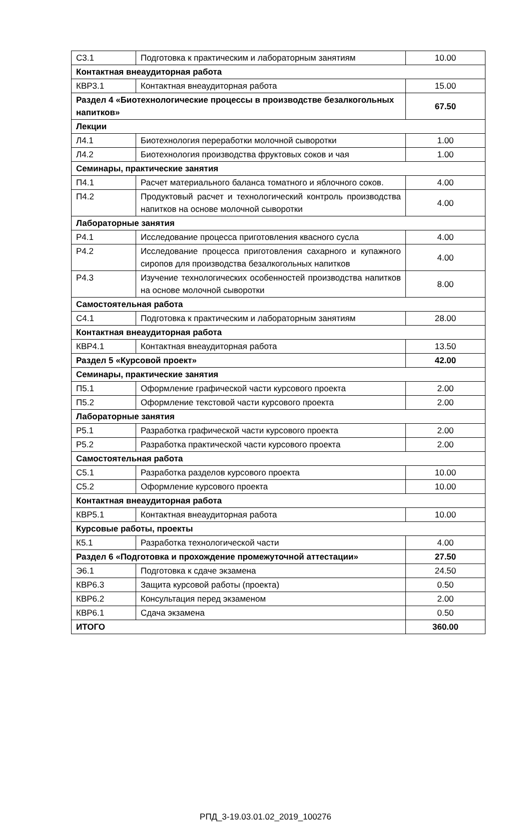| С3.1 | Подготовка к практическим и лабораторным занятиям | 10.00 |
| Контактная внеаудиторная работа | | |
| КВР3.1 | Контактная внеаудиторная работа | 15.00 |
| Раздел 4 «Биотехнологические процессы в производстве безалкогольных напитков» | | 67.50 |
| Лекции | | |
| Л4.1 | Биотехнология переработки молочной сыворотки | 1.00 |
| Л4.2 | Биотехнология производства фруктовых соков и чая | 1.00 |
| Семинары, практические занятия | | |
| П4.1 | Расчет материального баланса томатного и яблочного соков. | 4.00 |
| П4.2 | Продуктовый расчет и технологический контроль производства напитков на основе молочной сыворотки | 4.00 |
| Лабораторные занятия | | |
| Р4.1 | Исследование процесса приготовления квасного сусла | 4.00 |
| Р4.2 | Исследование процесса приготовления сахарного и купажного сиропов для производства безалкогольных напитков | 4.00 |
| Р4.3 | Изучение технологических особенностей производства напитков на основе молочной сыворотки | 8.00 |
| Самостоятельная работа | | |
| С4.1 | Подготовка к практическим и лабораторным занятиям | 28.00 |
| Контактная внеаудиторная работа | | |
| КВР4.1 | Контактная внеаудиторная работа | 13.50 |
| Раздел 5 «Курсовой проект» | | 42.00 |
| Семинары, практические занятия | | |
| П5.1 | Оформление графической части курсового проекта | 2.00 |
| П5.2 | Оформление текстовой части курсового проекта | 2.00 |
| Лабораторные занятия | | |
| Р5.1 | Разработка графической части курсового проекта | 2.00 |
| Р5.2 | Разработка практической части курсового проекта | 2.00 |
| Самостоятельная работа | | |
| С5.1 | Разработка разделов курсового проекта | 10.00 |
| С5.2 | Оформление курсового проекта | 10.00 |
| Контактная внеаудиторная работа | | |
| КВР5.1 | Контактная внеаудиторная работа | 10.00 |
| Курсовые работы, проекты | | |
| К5.1 | Разработка технологической части | 4.00 |
| Раздел 6 «Подготовка и прохождение промежуточной аттестации» | | 27.50 |
| Э6.1 | Подготовка к сдаче экзамена | 24.50 |
| КВР6.3 | Защита курсовой работы (проекта) | 0.50 |
| КВР6.2 | Консультация перед экзаменом | 2.00 |
| КВР6.1 | Сдача экзамена | 0.50 |
| ИТОГО | | 360.00 |
РПД_3-19.03.01.02_2019_100276